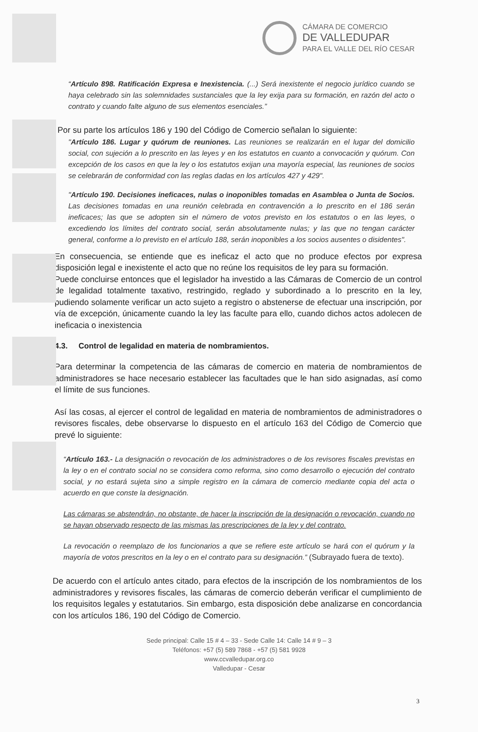CÁMARA DE COMERCIO
DE VALLEDUPAR
PARA EL VALLE DEL RÍO CESAR
“Artículo 898. Ratificación Expresa e Inexistencia. (...) Será inexistente el negocio jurídico cuando se haya celebrado sin las solemnidades sustanciales que la ley exija para su formación, en razón del acto o contrato y cuando falte alguno de sus elementos esenciales.”
Por su parte los artículos 186 y 190 del Código de Comercio señalan lo siguiente:
"Artículo 186. Lugar y quórum de reuniones. Las reuniones se realizarán en el lugar del domicilio social, con sujeción a lo prescrito en las leyes y en los estatutos en cuanto a convocación y quórum. Con excepción de los casos en que la ley o los estatutos exijan una mayoría especial, las reuniones de socios se celebrarán de conformidad con las reglas dadas en los artículos 427 y 429".
"Artículo 190. Decisiones ineficaces, nulas o inoponibles tomadas en Asamblea o Junta de Socios. Las decisiones tomadas en una reunión celebrada en contravención a lo prescrito en el 186 serán ineficaces; las que se adopten sin el número de votos previsto en los estatutos o en las leyes, o excediendo los límites del contrato social, serán absolutamente nulas; y las que no tengan carácter general, conforme a lo previsto en el artículo 188, serán inoponibles a los socios ausentes o disidentes".
En consecuencia, se entiende que es ineficaz el acto que no produce efectos por expresa disposición legal e inexistente el acto que no reúne los requisitos de ley para su formación.
Puede concluirse entonces que el legislador ha investido a las Cámaras de Comercio de un control de legalidad totalmente taxativo, restringido, reglado y subordinado a lo prescrito en la ley, pudiendo solamente verificar un acto sujeto a registro o abstenerse de efectuar una inscripción, por vía de excepción, únicamente cuando la ley las faculte para ello, cuando dichos actos adolecen de ineficacia o inexistencia
4.3. Control de legalidad en materia de nombramientos.
Para determinar la competencia de las cámaras de comercio en materia de nombramientos de administradores se hace necesario establecer las facultades que le han sido asignadas, así como el límite de sus funciones.
Así las cosas, al ejercer el control de legalidad en materia de nombramientos de administradores o revisores fiscales, debe observarse lo dispuesto en el artículo 163 del Código de Comercio que prevé lo siguiente:
“Artículo 163.- La designación o revocación de los administradores o de los revisores fiscales previstas en la ley o en el contrato social no se considera como reforma, sino como desarrollo o ejecución del contrato social, y no estará sujeta sino a simple registro en la cámara de comercio mediante copia del acta o acuerdo en que conste la designación.
Las cámaras se abstendrán, no obstante, de hacer la inscripción de la designación o revocación, cuando no se hayan observado respecto de las mismas las prescripciones de la ley y del contrato.
La revocación o reemplazo de los funcionarios a que se refiere este artículo se hará con el quórum y la mayoría de votos prescritos en la ley o en el contrato para su designación.” (Subrayado fuera de texto).
De acuerdo con el artículo antes citado, para efectos de la inscripción de los nombramientos de los administradores y revisores fiscales, las cámaras de comercio deberán verificar el cumplimiento de los requisitos legales y estatutarios. Sin embargo, esta disposición debe analizarse en concordancia con los artículos 186, 190 del Código de Comercio.
Sede principal: Calle 15 # 4 – 33 - Sede Calle 14: Calle 14 # 9 – 3
Teléfonos: +57 (5) 589 7868 - +57 (5) 581 9928
www.ccvalledupar.org.co
Valledupar - Cesar
3